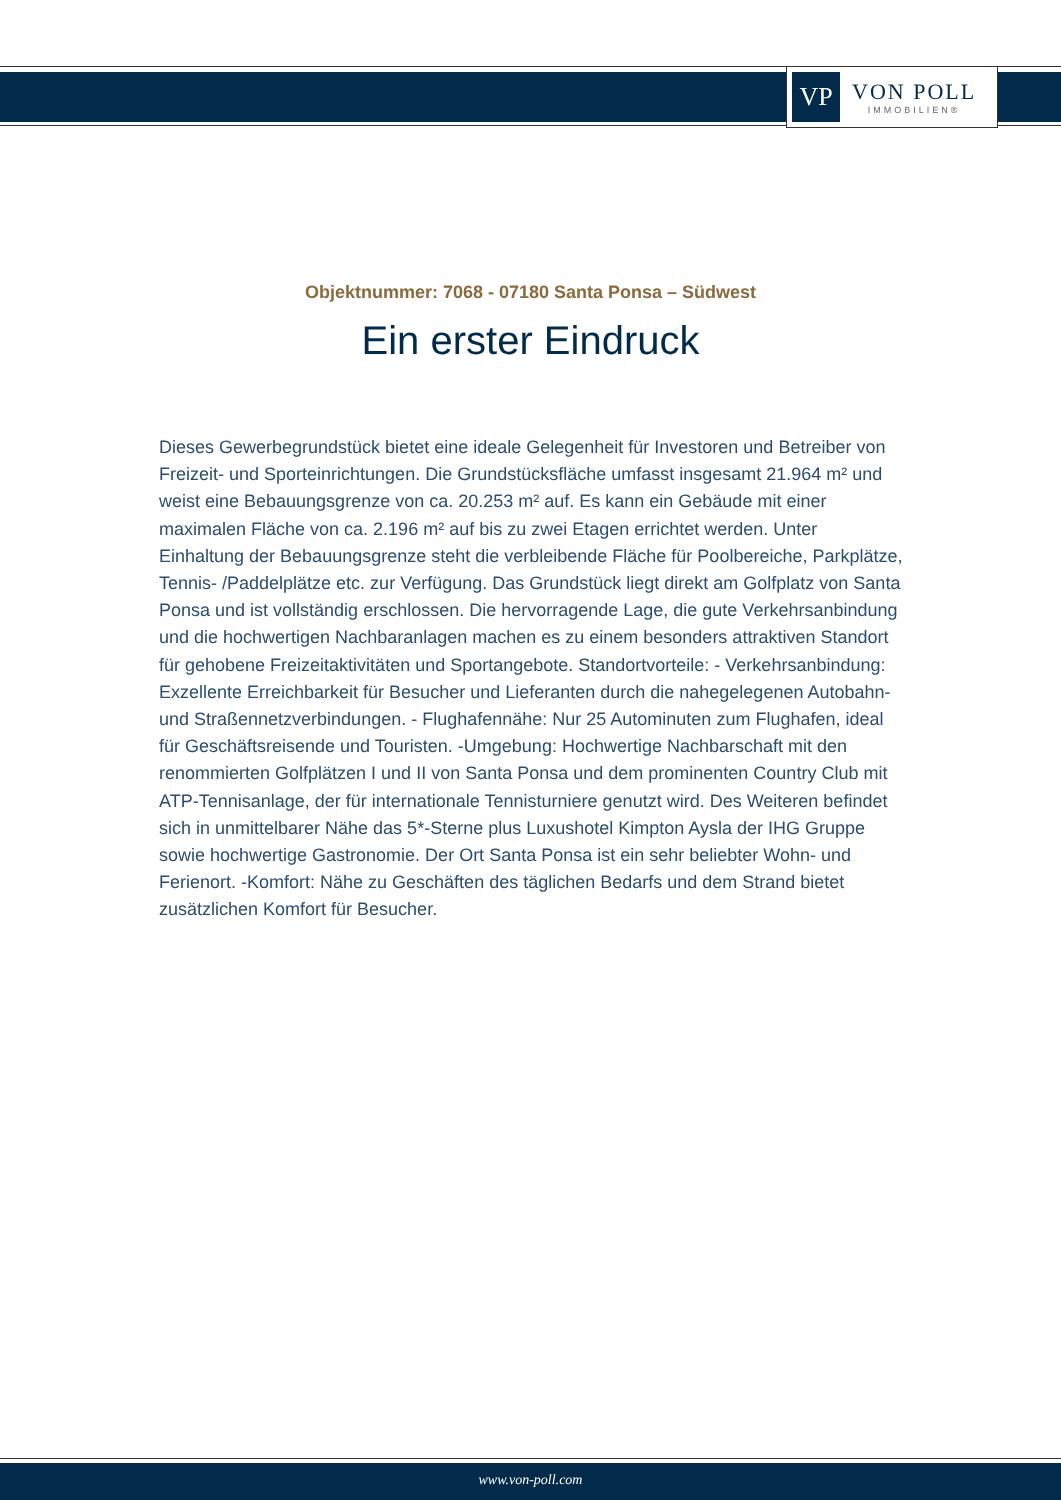VP
VON POLL
IMMOBILIEN®
Objektnummer: 7068 - 07180 Santa Ponsa – Südwest
Ein erster Eindruck
Dieses Gewerbegrundstück bietet eine ideale Gelegenheit für Investoren und Betreiber von Freizeit- und Sporteinrichtungen. Die Grundstücksfläche umfasst insgesamt 21.964 m² und weist eine Bebauungsgrenze von ca. 20.253 m² auf. Es kann ein Gebäude mit einer maximalen Fläche von ca. 2.196 m² auf bis zu zwei Etagen errichtet werden. Unter Einhaltung der Bebauungsgrenze steht die verbleibende Fläche für Poolbereiche, Parkplätze, Tennis- /Paddelplätze etc. zur Verfügung. Das Grundstück liegt direkt am Golfplatz von Santa Ponsa und ist vollständig erschlossen. Die hervorragende Lage, die gute Verkehrsanbindung und die hochwertigen Nachbaranlagen machen es zu einem besonders attraktiven Standort für gehobene Freizeitaktivitäten und Sportangebote. Standortvorteile: - Verkehrsanbindung: Exzellente Erreichbarkeit für Besucher und Lieferanten durch die nahegelegenen Autobahn- und Straßennetzverbindungen. - Flughafennähe: Nur 25 Autominuten zum Flughafen, ideal für Geschäftsreisende und Touristen. -Umgebung: Hochwertige Nachbarschaft mit den renommierten Golfplätzen I und II von Santa Ponsa und dem prominenten Country Club mit ATP-Tennisanlage, der für internationale Tennisturniere genutzt wird. Des Weiteren befindet sich in unmittelbarer Nähe das 5*-Sterne plus Luxushotel Kimpton Aysla der IHG Gruppe sowie hochwertige Gastronomie. Der Ort Santa Ponsa ist ein sehr beliebter Wohn- und Ferienort. -Komfort: Nähe zu Geschäften des täglichen Bedarfs und dem Strand bietet zusätzlichen Komfort für Besucher.
www.von-poll.com